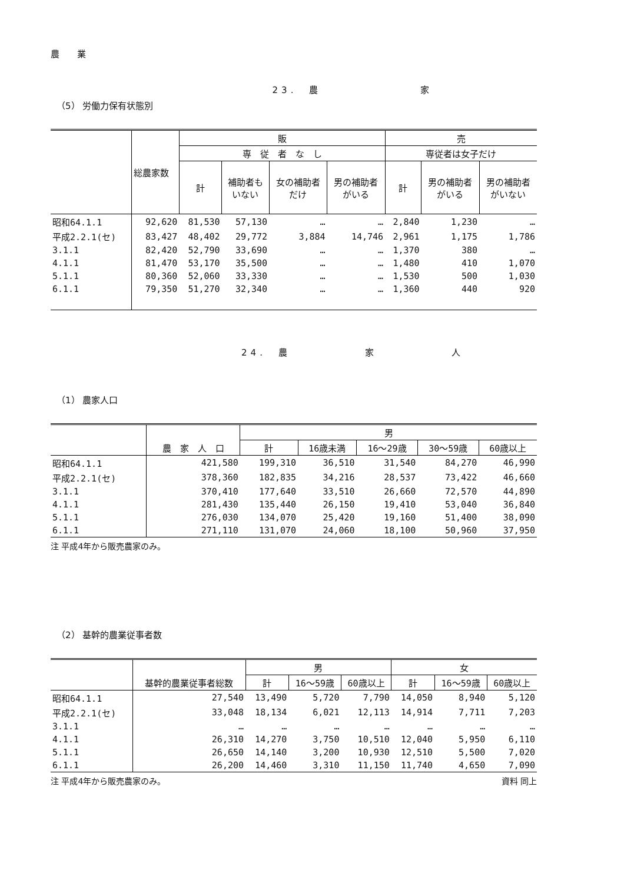農　　業
23.　農　　　　　　　　家
（5） 労働力保有状態別
| | 総農家数 | 販 | | | | 売 | | |
| --- | --- | --- | --- | --- | --- | --- | --- | --- |
| | | 専 従 者 な し | | | | 専従者は女子だけ | | |
| | | 計 | 補助者も いない | 女の補助者 だけ | 男の補助者 がいる | 計 | 男の補助者 がいる | 男の補助者 がいない |
| 昭和64.1.1 | 92,620 | 81,530 | 57,130 | … | … | 2,840 | 1,230 | … |
| 平成2.2.1(セ) | 83,427 | 48,402 | 29,772 | 3,884 | 14,746 | 2,961 | 1,175 | 1,786 |
| 3.1.1 | 82,420 | 52,790 | 33,690 | … | … | 1,370 | 380 | … |
| 4.1.1 | 81,470 | 53,170 | 35,500 | … | … | 1,480 | 410 | 1,070 |
| 5.1.1 | 80,360 | 52,060 | 33,330 | … | … | 1,530 | 500 | 1,030 |
| 6.1.1 | 79,350 | 51,270 | 32,340 | … | … | 1,360 | 440 | 920 |
24.　農　　　　　　家　　　　　　人
（1） 農家人口
| | 農 家 人 口 | 男 | | | | |
| --- | --- | --- | --- | --- | --- | --- |
| | | 計 | 16歳未満 | 16～29歳 | 30～59歳 | 60歳以上 |
| 昭和64.1.1 | 421,580 | 199,310 | 36,510 | 31,540 | 84,270 | 46,990 |
| 平成2.2.1(セ) | 378,360 | 182,835 | 34,216 | 28,537 | 73,422 | 46,660 |
| 3.1.1 | 370,410 | 177,640 | 33,510 | 26,660 | 72,570 | 44,890 |
| 4.1.1 | 281,430 | 135,440 | 26,150 | 19,410 | 53,040 | 36,840 |
| 5.1.1 | 276,030 | 134,070 | 25,420 | 19,160 | 51,400 | 38,090 |
| 6.1.1 | 271,110 | 131,070 | 24,060 | 18,100 | 50,960 | 37,950 |
注 平成4年から販売農家のみ。
（2） 基幹的農業従事者数
| | 基幹的農業従事者総数 | 男 | | | 女 | | |
| --- | --- | --- | --- | --- | --- | --- | --- |
| | | 計 | 16～59歳 | 60歳以上 | 計 | 16～59歳 | 60歳以上 |
| 昭和64.1.1 | 27,540 | 13,490 | 5,720 | 7,790 | 14,050 | 8,940 | 5,120 |
| 平成2.2.1(セ) | 33,048 | 18,134 | 6,021 | 12,113 | 14,914 | 7,711 | 7,203 |
| 3.1.1 | … | … | … | … | … | … | … |
| 4.1.1 | 26,310 | 14,270 | 3,750 | 10,510 | 12,040 | 5,950 | 6,110 |
| 5.1.1 | 26,650 | 14,140 | 3,200 | 10,930 | 12,510 | 5,500 | 7,020 |
| 6.1.1 | 26,200 | 14,460 | 3,310 | 11,150 | 11,740 | 4,650 | 7,090 |
注 平成4年から販売農家のみ。 資料 同上